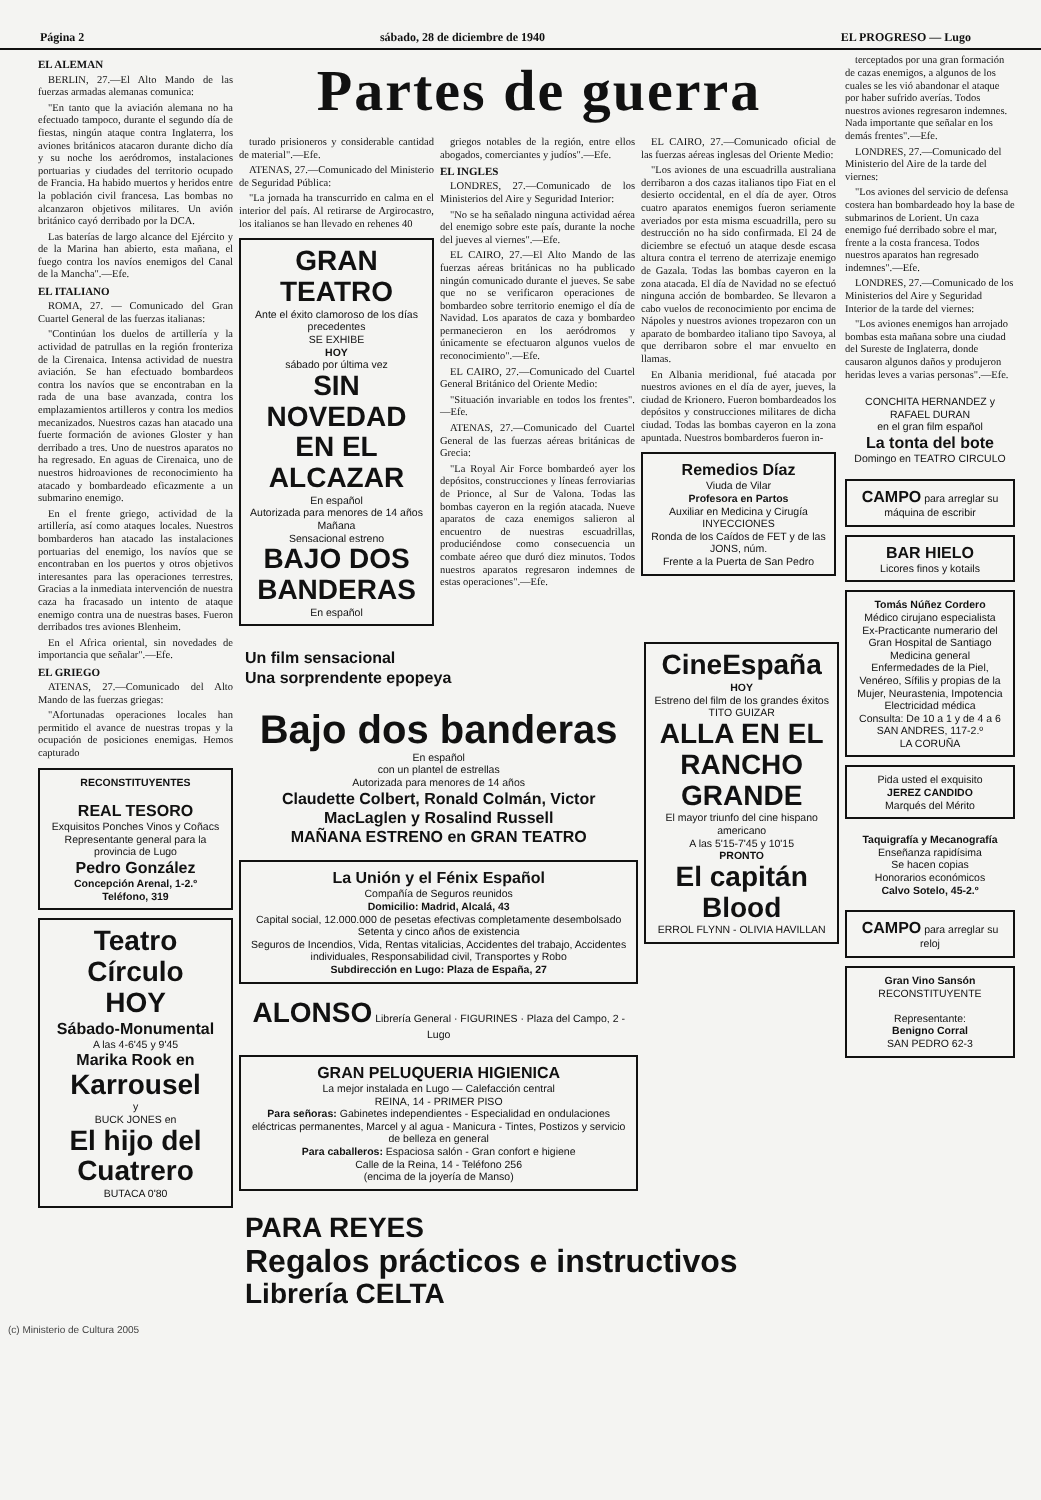Página 2 sábado, 28 de diciembre de 1940 EL PROGRESO — Lugo
EL ALEMAN
BERLIN, 27.—El Alto Mando de las fuerzas armadas alemanas comunica:
"En tanto que la aviación alemana no ha efectuado tampoco, durante el segundo día de fiestas, ningún ataque contra Inglaterra, los aviones británicos atacaron durante dicho día y su noche los aeródromos, instalaciones portuarias y ciudades del territorio ocupado de Francia. Ha habido muertos y heridos entre la población civil francesa. Las bombas no alcanzaron objetivos militares. Un avión británico cayó derribado por la DCA.
Las baterías de largo alcance del Ejército y de la Marina han abierto, esta mañana, el fuego contra los navíos enemigos del Canal de la Mancha".—Efe.
EL ITALIANO
ROMA, 27. — Comunicado del Gran Cuartel General de las fuerzas italianas:
"Continúan los duelos de artillería y la actividad de patrullas en la región fronteriza de la Cirenaica. Intensa actividad de nuestra aviación. Se han efectuado bombardeos contra los navíos que se encontraban en la rada de una base avanzada, contra los emplazamientos artilleros y contra los medios mecanizados. Nuestros cazas han atacado una fuerte formación de aviones Gloster y han derribado a tres. Uno de nuestros aparatos no ha regresado. En aguas de Cirenaica, uno de nuestros hidroaviones de reconocimiento ha atacado y bombardeado eficazmente a un submarino enemigo.
En el frente griego, actividad de la artillería, así como ataques locales. Nuestros bombarderos han atacado las instalaciones portuarias del enemigo, los navíos que se encontraban en los puertos y otros objetivos interesantes para las operaciones terrestres. Gracias a la inmediata intervención de nuestra caza ha fracasado un intento de ataque enemigo contra una de nuestras bases. Fueron derribados tres aviones Blenheim.
En el Africa oriental, sin novedades de importancia que señalar".—Efe.
EL GRIEGO
ATENAS, 27.—Comunicado del Alto Mando de las fuerzas griegas:
"Afortunadas operaciones locales han permitido el avance de nuestras tropas y la ocupación de posiciones enemigas. Hemos capturado
RECONSTITUYENTES
REAL TESORO
Exquisitos Ponches Vinos y Coñacs
Representante general para la provincia de Lugo
Pedro González
Concepción Arenal, 1-2.º
Teléfono, 319
Teatro Círculo
HOY
Sábado-Monumental
A las 4-6'45 y 9'45
Marika Rook en
Karrousel
y
BUCK JONES en
El hijo del Cuatrero
BUTACA 0'80
Partes de guerra
turado prisioneros y considerable cantidad de material".—Efe.
ATENAS, 27.—Comunicado del Ministerio de Seguridad Pública:
"La jornada ha transcurrido en calma en el interior del país. Al retirarse de Argirocastro, los italianos se han llevado en rehenes 40
GRAN TEATRO
Ante el éxito clamoroso de los días precedentes
SE EXHIBE
HOY
sábado por última vez
SIN NOVEDAD EN EL ALCAZAR
En español
Autorizada para menores de 14 años
Mañana
Sensacional estreno
BAJO DOS BANDERAS
En español
griegos notables de la región, entre ellos abogados, comerciantes y judíos".—Efe.
EL INGLES
LONDRES, 27.—Comunicado de los Ministerios del Aire y Seguridad Interior:
"No se ha señalado ninguna actividad aérea del enemigo sobre este país, durante la noche del jueves al viernes".—Efe.
EL CAIRO, 27.—El Alto Mando de las fuerzas aéreas británicas no ha publicado ningún comunicado durante el jueves. Se sabe que no se verificaron operaciones de bombardeo sobre territorio enemigo el día de Navidad. Los aparatos de caza y bombardeo permanecieron en los aeródromos y únicamente se efectuaron algunos vuelos de reconocimiento".—Efe.
EL CAIRO, 27.—Comunicado del Cuartel General Británico del Oriente Medio:
"Situación invariable en todos los frentes".—Efe.
ATENAS, 27.—Comunicado del Cuartel General de las fuerzas aéreas británicas de Grecia:
"La Royal Air Force bombardeó ayer los depósitos, construcciones y líneas ferroviarias de Prionce, al Sur de Valona. Todas las bombas cayeron en la región atacada. Nueve aparatos de caza enemigos salieron al encuentro de nuestras escuadrillas, produciéndose como consecuencia un combate aéreo que duró diez minutos. Todos nuestros aparatos regresaron indemnes de estas operaciones".—Efe.
EL CAIRO, 27.—Comunicado oficial de las fuerzas aéreas inglesas del Oriente Medio:
"Los aviones de una escuadrilla australiana derribaron a dos cazas italianos tipo Fiat en el desierto occidental, en el día de ayer. Otros cuatro aparatos enemigos fueron seriamente averiados por esta misma escuadrilla, pero su destrucción no ha sido confirmada. El 24 de diciembre se efectuó un ataque desde escasa altura contra el terreno de aterrizaje enemigo de Gazala. Todas las bombas cayeron en la zona atacada. El día de Navidad no se efectuó ninguna acción de bombardeo. Se llevaron a cabo vuelos de reconocimiento por encima de Nápoles y nuestros aviones tropezaron con un aparato de bombardeo italiano tipo Savoya, al que derribaron sobre el mar envuelto en llamas.
En Albania meridional, fué atacada por nuestros aviones en el día de ayer, jueves, la ciudad de Krionero. Fueron bombardeados los depósitos y construcciones militares de dicha ciudad. Todas las bombas cayeron en la zona apuntada. Nuestros bombarderos fueron in-
Remedios Díaz
Viuda de Vilar
Profesora en Partos
Auxiliar en Medicina y Cirugía
INYECCIONES
Ronda de los Caídos de FET y de las JONS, núm.
Frente a la Puerta de San Pedro
Un film sensacional
Una sorprendente epopeya
Bajo dos banderas
En español
con un plantel de estrellas
Autorizada para menores de 14 años
Claudette Colbert, Ronald Colmán, Victor MacLaglen y Rosalind Russell
MAÑANA ESTRENO en GRAN TEATRO
La Unión y el Fénix Español
Compañía de Seguros reunidos
Domicilio: Madrid, Alcalá, 43
Capital social, 12.000.000 de pesetas efectivas completamente desembolsado
Setenta y cinco años de existencia
Seguros de Incendios, Vida, Rentas vitalicias, Accidentes del trabajo, Accidentes individuales, Responsabilidad civil, Transportes y Robo
Subdirección en Lugo: Plaza de España, 27
ALONSO Librería General · FIGURINES · Plaza del Campo, 2 - Lugo
GRAN PELUQUERIA HIGIENICA
La mejor instalada en Lugo — Calefacción central
REINA, 14 - PRIMER PISO
Para señoras: Gabinetes independientes - Especialidad en ondulaciones eléctricas permanentes, Marcel y al agua - Manicura - Tintes, Postizos y servicio de belleza en general
Para caballeros: Espaciosa salón - Gran confort e higiene
Calle de la Reina, 14 - Teléfono 256
(encima de la joyería de Manso)
CineEspaña
HOY
Estreno del film de los grandes éxitos
TITO GUIZAR
ALLA EN EL RANCHO GRANDE
El mayor triunfo del cine hispano americano
A las 5'15-7'45 y 10'15
PRONTO
El capitán Blood
ERROL FLYNN - OLIVIA HAVILLAN
PARA REYES
Regalos prácticos e instructivos
Librería CELTA
terceptados por una gran formación de cazas enemigos, a algunos de los cuales se les vió abandonar el ataque por haber sufrido averías. Todos nuestros aviones regresaron indemnes. Nada importante que señalar en los demás frentes".—Efe.
LONDRES, 27.—Comunicado del Ministerio del Aire de la tarde del viernes:
"Los aviones del servicio de defensa costera han bombardeado hoy la base de submarinos de Lorient. Un caza enemigo fué derribado sobre el mar, frente a la costa francesa. Todos nuestros aparatos han regresado indemnes".—Efe.
LONDRES, 27.—Comunicado de los Ministerios del Aire y Seguridad Interior de la tarde del viernes:
"Los aviones enemigos han arrojado bombas esta mañana sobre una ciudad del Sureste de Inglaterra, donde causaron algunos daños y produjeron heridas leves a varias personas".—Efe.
CONCHITA HERNANDEZ y RAFAEL DURAN
en el gran film español
La tonta del bote
Domingo en TEATRO CIRCULO
CAMPO para arreglar su máquina de escribir
BAR HIELO
Licores finos y kotails
Tomás Núñez Cordero
Médico cirujano especialista
Ex-Practicante numerario del Gran Hospital de Santiago
Medicina general
Enfermedades de la Piel, Venéreo, Sífilis y propias de la Mujer, Neurastenia, Impotencia
Electricidad médica
Consulta: De 10 a 1 y de 4 a 6
SAN ANDRES, 117-2.º
LA CORUÑA
Pida usted el exquisito
JEREZ CANDIDO
Marqués del Mérito
Taquigrafía y Mecanografía
Enseñanza rapidísima
Se hacen copias
Honorarios económicos
Calvo Sotelo, 45-2.º
CAMPO para arreglar su reloj
Gran Vino Sansón
RECONSTITUYENTE
Representante:
Benigno Corral
SAN PEDRO 62-3
(c) Ministerio de Cultura 2005